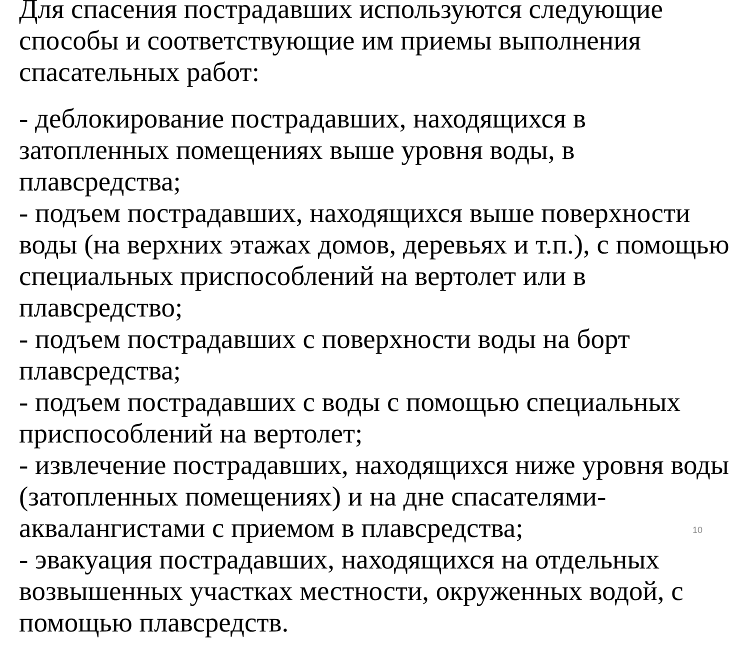Для спасения пострадавших используются следующие способы и соответствующие им приемы выполнения спасательных работ:
- деблокирование пострадавших, находящихся в затопленных помещениях выше уровня воды, в плавсредства;
- подъем пострадавших, находящихся выше поверхности воды (на верхних этажах домов, деревьях и т.п.), с помощью специальных приспособлений на вертолет или в плавсредство;
- подъем пострадавших с поверхности воды на борт плавсредства;
- подъем пострадавших с воды с помощью специальных приспособлений на вертолет;
- извлечение пострадавших, находящихся ниже уровня воды (затопленных помещениях) и на дне спасателями-аквалангистами с приемом в плавсредства;
- эвакуация пострадавших, находящихся на отдельных возвышенных участках местности, окруженных водой, с помощью плавсредств.
10